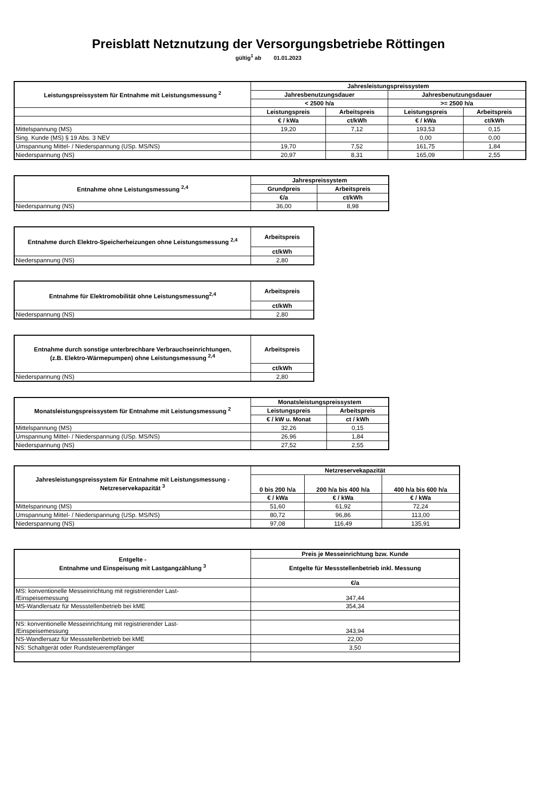Preisblatt Netznutzung der Versorgungsbetriebe Röttingen
gültig<sup>1</sup> ab 01.01.2023
| Leistungspreissystem für Entnahme mit Leistungsmessung <sup>2</sup> | Jahresleistungspreissystem | | | |
| --- | --- | --- | --- | --- |
| | Jahresbenutzungsdauer | | Jahresbenutzungsdauer | |
| | < 2500 h/a | | >= 2500 h/a | |
| | Leistungspreis | Arbeitspreis | Leistungspreis | Arbeitspreis |
| | € / kWa | ct/kWh | € / kWa | ct/kWh |
| Mittelspannung (MS) | 19,20 | 7,12 | 193,53 | 0,15 |
| Sing. Kunde (MS) § 19 Abs. 3 NEV | | | 0,00 | 0,00 |
| Umspannung Mittel- / Niederspannung (USp. MS/NS) | 19,70 | 7,52 | 161,75 | 1,84 |
| Niederspannung (NS) | 20,97 | 8,31 | 165,09 | 2,55 |
| Entnahme ohne Leistungsmessung <sup>2,4</sup> | Jahrespreissystem | |
| --- | --- | --- |
| | Grundpreis | Arbeitspreis |
| | €/a | ct/kWh |
| Niederspannung (NS) | 36,00 | 8,98 |
| Entnahme durch Elektro-Speicherheizungen ohne Leistungsmessung <sup>2,4</sup> | Arbeitspreis |
| --- | --- |
| | ct/kWh |
| Niederspannung (NS) | 2,80 |
| Entnahme für Elektromobilität ohne Leistungsmessung<sup>2,4</sup> | Arbeitspreis |
| --- | --- |
| | ct/kWh |
| Niederspannung (NS) | 2,80 |
| Entnahme durch sonstige unterbrechbare Verbrauchseinrichtungen, (z.B. Elektro-Wärmepumpen) ohne Leistungsmessung <sup>2,4</sup> | Arbeitspreis |
| --- | --- |
| | ct/kWh |
| Niederspannung (NS) | 2,80 |
| Monatsleistungspreissystem für Entnahme mit Leistungsmessung <sup>2</sup> | Monatsleistungspreissystem | |
| --- | --- | --- |
| | Leistungspreis | Arbeitspreis |
| | € / kW u. Monat | ct / kWh |
| Mittelspannung (MS) | 32,26 | 0,15 |
| Umspannung Mittel- / Niederspannung (USp. MS/NS) | 26,96 | 1,84 |
| Niederspannung (NS) | 27,52 | 2,55 |
| Jahresleistungspreissystem für Entnahme mit Leistungsmessung - Netzreservekapazität <sup>3</sup> | Netzreservekapazität | | |
| --- | --- | --- | --- |
| | 0 bis 200 h/a | 200 h/a bis 400 h/a | 400 h/a bis 600 h/a |
| | € / kWa | € / kWa | € / kWa |
| Mittelspannung (MS) | 51,60 | 61,92 | 72,24 |
| Umspannung Mittel- / Niederspannung (USp. MS/NS) | 80,72 | 96,86 | 113,00 |
| Niederspannung (NS) | 97,08 | 116,49 | 135,91 |
| Entgelte - Entnahme und Einspeisung mit Lastgangzählung <sup>3</sup> | Preis je Messeinrichtung bzw. Kunde |
| --- | --- |
| | Entgelte für Messstellenbetrieb inkl. Messung |
| | €/a |
| MS: konventionelle Messeinrichtung mit registrierender Last- /Einspeisemessung | 347,44 |
| MS-Wandlersatz für Messstellenbetrieb bei kME | 354,34 |
| NS: konventionelle Messeinrichtung mit registrierender Last- /Einspeisemessung | 343,94 |
| NS-Wandlersatz für Messstellenbetrieb bei kME | 22,00 |
| NS: Schaltgerät oder Rundsteuerempfänger | 3,50 |